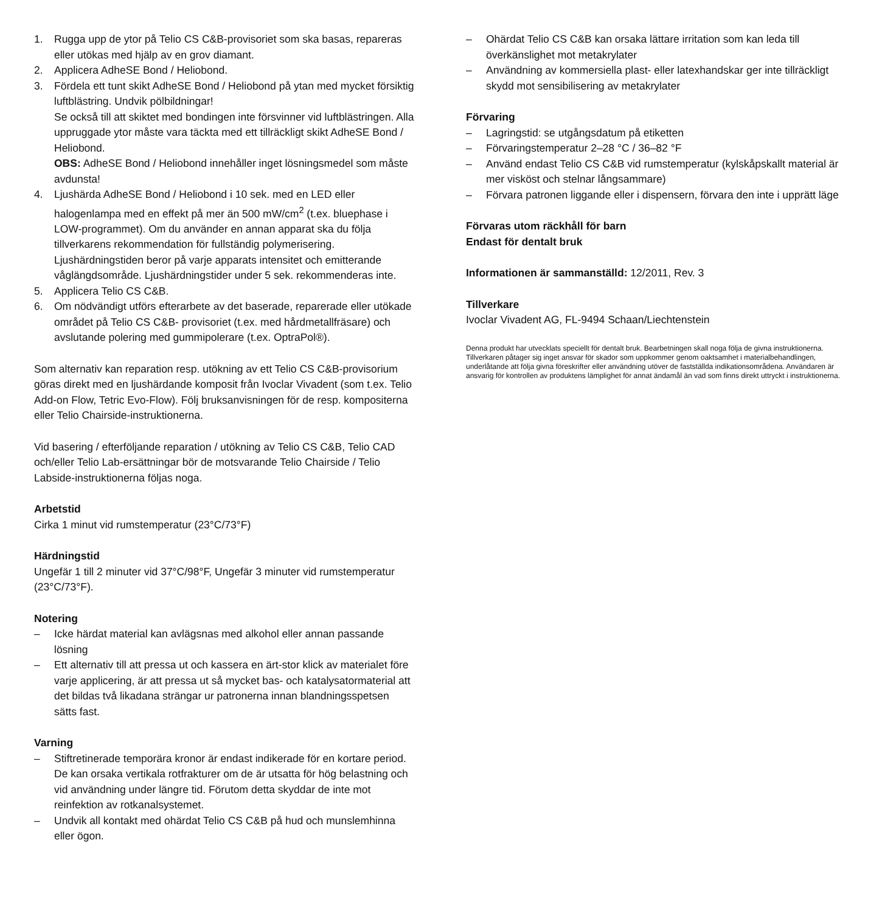1. Rugga upp de ytor på Telio CS C&B-provisoriet som ska basas, repareras eller utökas med hjälp av en grov diamant.
2. Applicera AdheSE Bond / Heliobond.
3. Fördela ett tunt skikt AdheSE Bond / Heliobond på ytan med mycket försiktig luftblästring. Undvik pölbildningar!
Se också till att skiktet med bondingen inte försvinner vid luftblästringen. Alla uppruggade ytor måste vara täckta med ett tillräckligt skikt AdheSE Bond / Heliobond.
OBS: AdheSE Bond / Heliobond innehåller inget lösningsmedel som måste avdunsta!
4. Ljushärda AdheSE Bond / Heliobond i 10 sek. med en LED eller halogenlampa med en effekt på mer än 500 mW/cm<sup>2</sup> (t.ex. bluephase i LOW-programmet). Om du använder en annan apparat ska du följa tillverkarens rekommendation för fullständig polymerisering. Ljushärdningstiden beror på varje apparats intensitet och emitterande våglängdsområde. Ljushärdningstider under 5 sek. rekommenderas inte.
5. Applicera Telio CS C&B.
6. Om nödvändigt utförs efterarbete av det baserade, reparerade eller utökade området på Telio CS C&B- provisoriet (t.ex. med hårdmetallfräsare) och avslutande polering med gummipolerare (t.ex. OptraPol®).
Som alternativ kan reparation resp. utökning av ett Telio CS C&B-provisorium göras direkt med en ljushärdande komposit från Ivoclar Vivadent (som t.ex. Telio Add-on Flow, Tetric Evo-Flow). Följ bruksanvisningen för de resp. kompositerna eller Telio Chairside-instruktionerna.
Vid basering / efterföljande reparation / utökning av Telio CS C&B, Telio CAD och/eller Telio Lab-ersättningar bör de motsvarande Telio Chairside / Telio Labside-instruktionerna följas noga.
Arbetstid
Cirka 1 minut vid rumstemperatur (23°C/73°F)
Härdningstid
Ungefär 1 till 2 minuter vid 37°C/98°F, Ungefär 3 minuter vid rumstemperatur (23°C/73°F).
Notering
– Icke härdat material kan avlägsnas med alkohol eller annan passande lösning
– Ett alternativ till att pressa ut och kassera en ärt-stor klick av materialet före varje applicering, är att pressa ut så mycket bas- och katalysatormaterial att det bildas två likadana strängar ur patronerna innan blandningsspetsen sätts fast.
Varning
– Stiftretinerade temporära kronor är endast indikerade för en kortare period. De kan orsaka vertikala rotfrakturer om de är utsatta för hög belastning och vid användning under längre tid. Förutom detta skyddar de inte mot reinfektion av rotkanalsystemet.
– Undvik all kontakt med ohärdat Telio CS C&B på hud och munslemhinna eller ögon.
– Ohärdat Telio CS C&B kan orsaka lättare irritation som kan leda till överkänslighet mot metakrylater
– Användning av kommersiella plast- eller latexhandskar ger inte tillräckligt skydd mot sensibilisering av metakrylater
Förvaring
– Lagringstid: se utgångsdatum på etiketten
– Förvaringstemperatur 2–28 °C / 36–82 °F
– Använd endast Telio CS C&B vid rumstemperatur (kylskåpskallt material är mer visköst och stelnar långsammare)
– Förvara patronen liggande eller i dispensern, förvara den inte i upprätt läge
Förvaras utom räckhåll för barn
Endast för dentalt bruk
Informationen är sammanställd: 12/2011, Rev. 3
Tillverkare
Ivoclar Vivadent AG, FL-9494 Schaan/Liechtenstein
Denna produkt har utvecklats speciellt för dentalt bruk. Bearbetningen skall noga följa de givna instruktionerna. Tillverkaren påtager sig inget ansvar för skador som uppkommer genom oaktsamhet i materialbehandlingen, underlåtande att följa givna föreskrifter eller användning utöver de fastställda indikationsområdena. Användaren är ansvarig för kontrollen av produktens lämplighet för annat ändamål än vad som finns direkt uttryckt i instruktionerna.